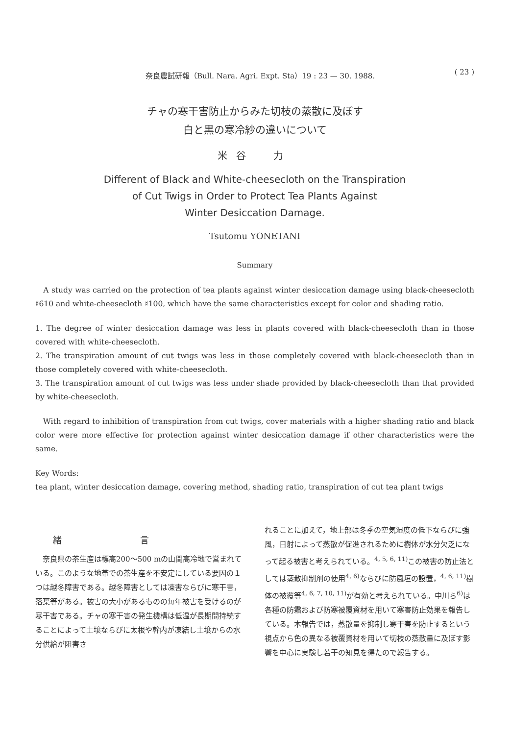奈良農試研報（Bull. Nara. Agri. Expt. Sta）19 : 23 — 30. 1988. ( 23 )
チャの寒干害防止からみた切枝の蒸散に及ぼす
白と黒の寒冷紗の違いについて
米谷　力
Different of Black and White-cheesecloth on the Transpiration
of Cut Twigs in Order to Protect Tea Plants Against
Winter Desiccation Damage.
Tsutomu YONETANI
Summary
A study was carried on the protection of tea plants against winter desiccation damage using black-cheesecloth ♯610 and white-cheesecloth ♯100, which have the same characteristics except for color and shading ratio.
1. The degree of winter desiccation damage was less in plants covered with black-cheesecloth than in those covered with white-cheesecloth.
2. The transpiration amount of cut twigs was less in those completely covered with black-cheesecloth than in those completely covered with white-cheesecloth.
3. The transpiration amount of cut twigs was less under shade provided by black-cheesecloth than that provided by white-cheesecloth.
With regard to inhibition of transpiration from cut twigs, cover materials with a higher shading ratio and black color were more effective for protection against winter desiccation damage if other characteristics were the same.
Key Words:
tea plant, winter desiccation damage, covering method, shading ratio, transpiration of cut tea plant twigs
緒言
　奈良県の茶生産は標高200～500 mの山間高冷地で営まれている。このような地帯での茶生産を不安定にしている要因の１つは越冬障害である。越冬障害としては凍害ならびに寒干害，落葉等がある。被害の大小があるものの毎年被害を受けるのが寒干害である。チャの寒干害の発生機構は低温が長期間持続することによって土壌ならびに太根や幹内が凍結し土壌からの水分供給が阻害さ
れることに加えて，地上部は冬季の空気湿度の低下ならびに強風，日射によって蒸散が促進されるために樹体が水分欠乏になって起る被害と考えられている。<sup>4, 5, 6, 11)</sup>この被害の防止法としては蒸散抑制剤の使用<sup>4, 6)</sup>ならびに防風垣の設置，<sup>4, 6, 11)</sup>樹体の被覆等<sup>4, 6, 7, 10, 11)</sup>が有効と考えられている。中川ら<sup>6)</sup>は各種の防霜および防寒被覆資材を用いて寒害防止効果を報告している。本報告では，蒸散量を抑制し寒干害を防止するという視点から色の異なる被覆資材を用いて切枝の蒸散量に及ぼす影響を中心に実験し若干の知見を得たので報告する。